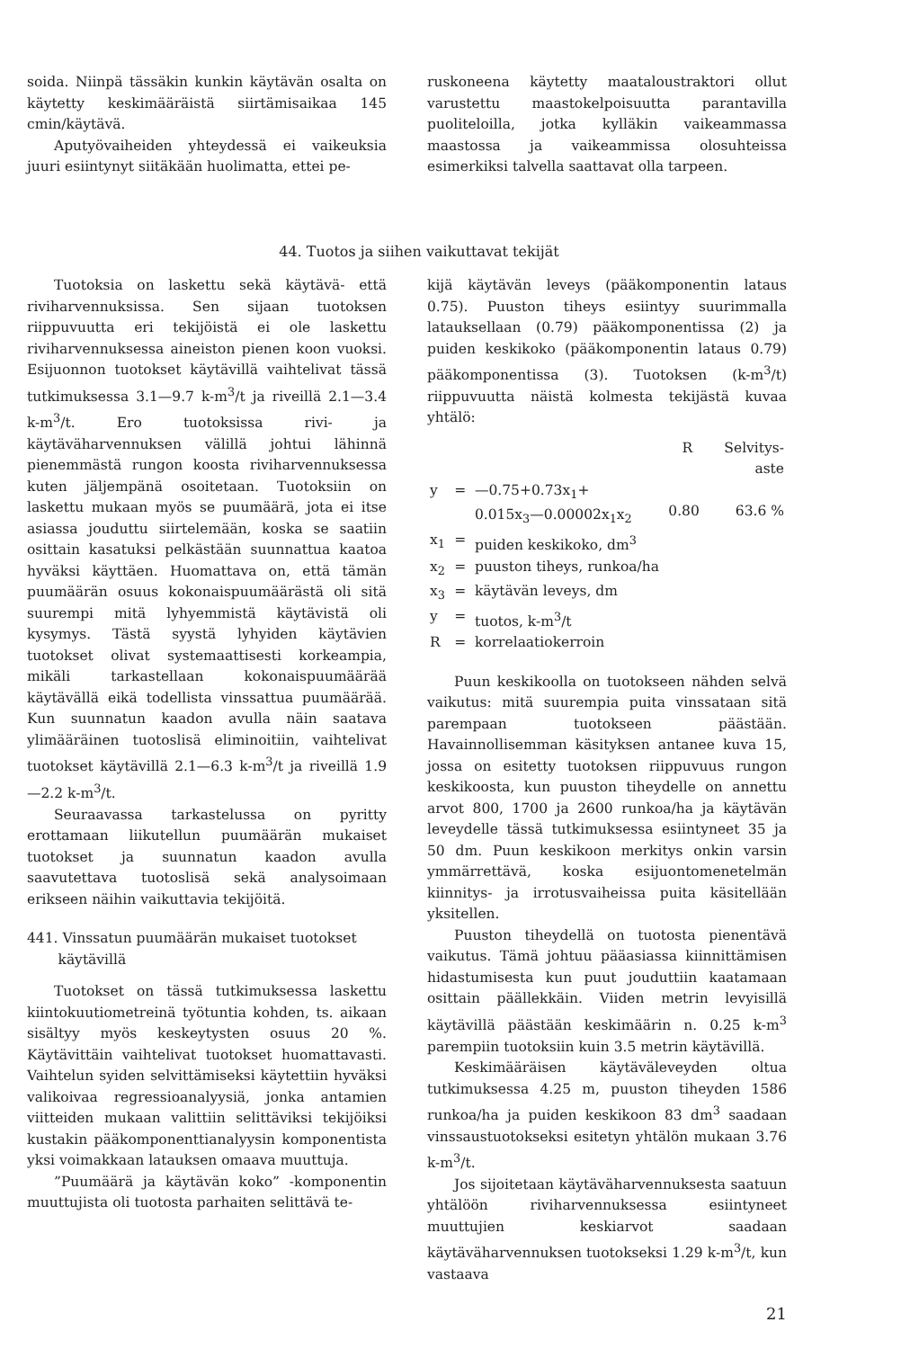soida. Niinpä tässäkin kunkin käytävän osalta on käytetty keskimääräistä siirtämisaikaa 145 cmin/käytävä.
Aputyövaiheiden yhteydessä ei vaikeuksia juuri esiintynyt siitäkään huolimatta, ettei pe-
ruskoneena käytetty maataloustraktori ollut varustettu maastokelpoisuutta parantavilla puoliteloilla, jotka kylläkin vaikeammassa maastossa ja vaikeammissa olosuhteissa esimerkiksi talvella saattavat olla tarpeen.
44. Tuotos ja siihen vaikuttavat tekijät
Tuotoksia on laskettu sekä käytävä- että riviharvennuksissa. Sen sijaan tuotoksen riippuvuutta eri tekijöistä ei ole laskettu riviharvennuksessa aineiston pienen koon vuoksi. Esijuonnon tuotokset käytävillä vaihtelivat tässä tutkimuksessa 3.1—9.7 k-m<sup>3</sup>/t ja riveillä 2.1—3.4 k-m<sup>3</sup>/t. Ero tuotoksissa rivi- ja käytäväharvennuksen välillä johtui lähinnä pienemmästä rungon koosta riviharvennuksessa kuten jäljempänä osoitetaan. Tuotoksiin on laskettu mukaan myös se puumäärä, jota ei itse asiassa jouduttu siirtelemään, koska se saatiin osittain kasatuksi pelkästään suunnattua kaatoa hyväksi käyttäen. Huomattava on, että tämän puumäärän osuus kokonaispuumäärästä oli sitä suurempi mitä lyhyemmistä käytävistä oli kysymys. Tästä syystä lyhyiden käytävien tuotokset olivat systemaattisesti korkeampia, mikäli tarkastellaan kokonaispuumäärää käytävällä eikä todellista vinssattua puumäärää. Kun suunnatun kaadon avulla näin saatava ylimääräinen tuotoslisä eliminoitiin, vaihtelivat tuotokset käytävillä 2.1—6.3 k-m<sup>3</sup>/t ja riveillä 1.9—2.2 k-m<sup>3</sup>/t.
Seuraavassa tarkastelussa on pyritty erottamaan liikutellun puumäärän mukaiset tuotokset ja suunnatun kaadon avulla saavutettava tuotoslisä sekä analysoimaan erikseen näihin vaikuttavia tekijöitä.
441. Vinssatun puumäärän mukaiset tuotokset
käytävillä
Tuotokset on tässä tutkimuksessa laskettu kiintokuutiometreinä työtuntia kohden, ts. aikaan sisältyy myös keskeytysten osuus 20 %. Käytävittäin vaihtelivat tuotokset huomattavasti. Vaihtelun syiden selvittämiseksi käytettiin hyväksi valikoivaa regressioanalyysiä, jonka antamien viitteiden mukaan valittiin selittäviksi tekijöiksi kustakin pääkomponenttianalyysin komponentista yksi voimakkaan latauksen omaava muuttuja.
”Puumäärä ja käytävän koko” -komponentin muuttujista oli tuotosta parhaiten selittävä te-
kijä käytävän leveys (pääkomponentin lataus 0.75). Puuston tiheys esiintyy suurimmalla latauksellaan (0.79) pääkomponentissa (2) ja puiden keskikoko (pääkomponentin lataus 0.79) pääkomponentissa (3). Tuotoksen (k-m<sup>3</sup>/t) riippuvuutta näistä kolmesta tekijästä kuvaa yhtälö:
| | | | R | Selvitys- aste |
| y | = | —0.75+0.73x<sub>1</sub>+ 0.015x<sub>3</sub>—0.00002x<sub>1</sub>x<sub>2</sub> | 0.80 | 63.6 % |
| x<sub>1</sub> | = | puiden keskikoko, dm<sup>3</sup> | | |
| x<sub>2</sub> | = | puuston tiheys, runkoa/ha | | |
| x<sub>3</sub> | = | käytävän leveys, dm | | |
| y | = | tuotos, k-m<sup>3</sup>/t | | |
| R | = | korrelaatiokerroin | | |
Puun keskikoolla on tuotokseen nähden selvä vaikutus: mitä suurempia puita vinssataan sitä parempaan tuotokseen päästään. Havainnollisemman käsityksen antanee kuva 15, jossa on esitetty tuotoksen riippuvuus rungon keskikoosta, kun puuston tiheydelle on annettu arvot 800, 1700 ja 2600 runkoa/ha ja käytävän leveydelle tässä tutkimuksessa esiintyneet 35 ja 50 dm. Puun keskikoon merkitys onkin varsin ymmärrettävä, koska esijuontomenetelmän kiinnitys- ja irrotusvaiheissa puita käsitellään yksitellen.
Puuston tiheydellä on tuotosta pienentävä vaikutus. Tämä johtuu pääasiassa kiinnittämisen hidastumisesta kun puut jouduttiin kaatamaan osittain päällekkäin. Viiden metrin levyisillä käytävillä päästään keskimäärin n. 0.25 k-m<sup>3</sup> parempiin tuotoksiin kuin 3.5 metrin käytävillä.
Keskimääräisen käytäväleveyden oltua tutkimuksessa 4.25 m, puuston tiheyden 1586 runkoa/ha ja puiden keskikoon 83 dm<sup>3</sup> saadaan vinssaustuotokseksi esitetyn yhtälön mukaan 3.76 k-m<sup>3</sup>/t.
Jos sijoitetaan käytäväharvennuksesta saatuun yhtälöön riviharvennuksessa esiintyneet muuttujien keskiarvot saadaan käytäväharvennuksen tuotokseksi 1.29 k-m<sup>3</sup>/t, kun vastaava
21